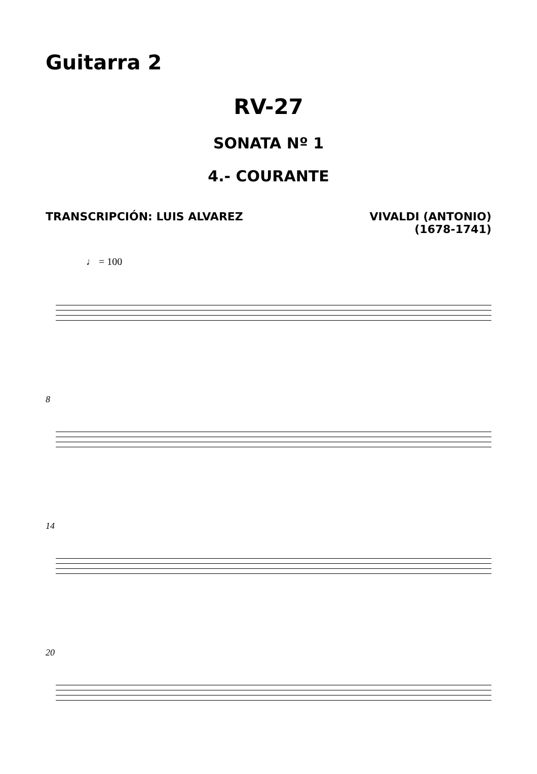Guitarra 2
RV-27
SONATA Nº 1
4.- COURANTE
TRANSCRIPCIÓN: LUIS ALVAREZ VIVALDI (ANTONIO)
(1678-1741)
♩ = 100
8
14
20